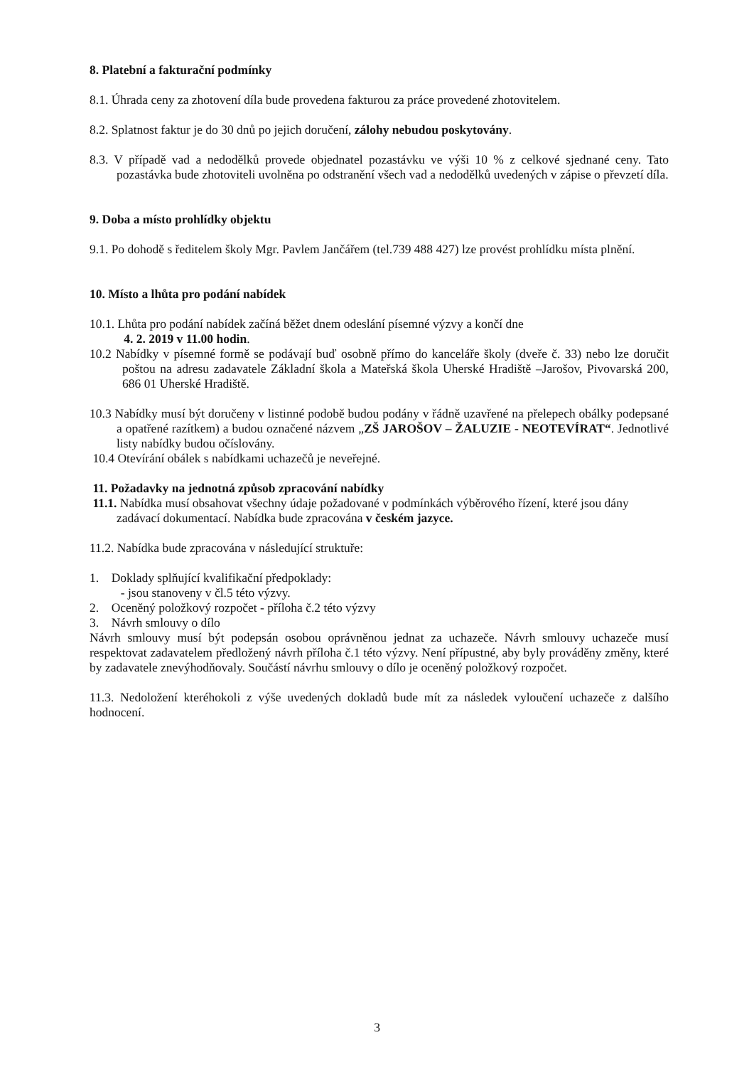8. Platební a fakturační podmínky
8.1. Úhrada ceny za zhotovení díla bude provedena fakturou za práce provedené zhotovitelem.
8.2. Splatnost faktur je do 30 dnů po jejich doručení, zálohy nebudou poskytovány.
8.3. V případě vad a nedodělků provede objednatel pozastávku ve výši 10 % z celkové sjednané ceny. Tato pozastávka bude zhotoviteli uvolněna po odstranění všech vad a nedodělků uvedených v zápise o převzetí díla.
9. Doba a místo prohlídky objektu
9.1. Po dohodě s ředitelem školy Mgr. Pavlem Jančářem (tel.739 488 427) lze provést prohlídku místa plnění.
10. Místo a lhůta pro podání nabídek
10.1. Lhůta pro podání nabídek začíná běžet dnem odeslání písemné výzvy a končí dne
4. 2. 2019 v 11.00 hodin.
10.2 Nabídky v písemné formě se podávají buď osobně přímo do kanceláře školy (dveře č. 33) nebo lze doručit poštou na adresu zadavatele Základní škola a Mateřská škola Uherské Hradiště –Jarošov, Pivovarská 200, 686 01 Uherské Hradiště.
10.3 Nabídky musí být doručeny v listinné podobě budou podány v řádně uzavřené na přelepech obálky podepsané a opatřené razítkem) a budou označené názvem „ZŠ JAROŠOV – ŽALUZIE - NEOTEVÍRAT“. Jednotlivé listy nabídky budou očíslovány.
10.4 Otevírání obálek s nabídkami uchazečů je neveřejné.
11. Požadavky na jednotná způsob zpracování nabídky
11.1. Nabídka musí obsahovat všechny údaje požadované v podmínkách výběrového řízení, které jsou dány zadávací dokumentací. Nabídka bude zpracována v českém jazyce.
11.2. Nabídka bude zpracována v následující struktuře:
1. Doklady splňující kvalifikační předpoklady:
- jsou stanoveny v čl.5 této výzvy.
2. Oceněný položkový rozpočet - příloha č.2 této výzvy
3. Návrh smlouvy o dílo
Návrh smlouvy musí být podepsán osobou oprávněnou jednat za uchazeče. Návrh smlouvy uchazeče musí respektovat zadavatelem předložený návrh příloha č.1 této výzvy. Není přípustné, aby byly prováděny změny, které by zadavatele znevýhodňovaly. Součástí návrhu smlouvy o dílo je oceněný položkový rozpočet.
11.3. Nedoložení kteréhokoli z výše uvedených dokladů bude mít za následek vyloučení uchazeče z dalšího hodnocení.
3